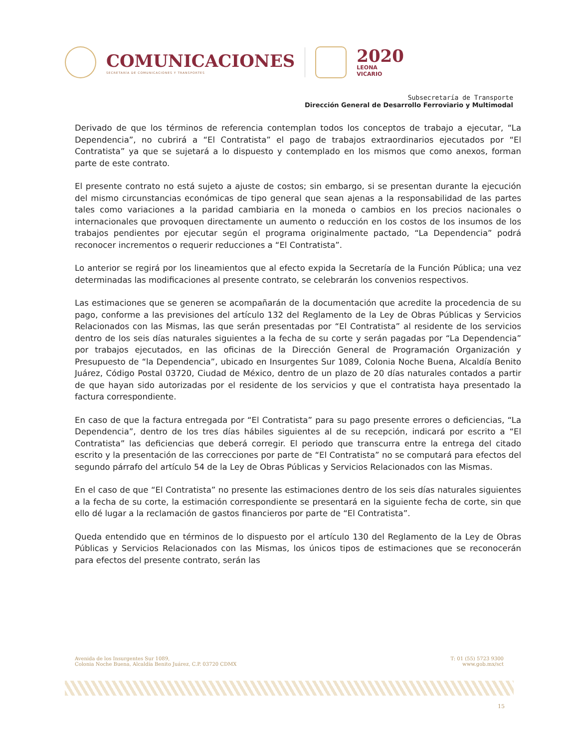COMUNICACIONES
SECRETARÍA DE COMUNICACIONES Y TRANSPORTES
2020
LEONA VICARIO
Subsecretaría de Transporte
Dirección General de Desarrollo Ferroviario y Multimodal
Derivado de que los términos de referencia contemplan todos los conceptos de trabajo a ejecutar, “La Dependencia”, no cubrirá a “El Contratista” el pago de trabajos extraordinarios ejecutados por “El Contratista” ya que se sujetará a lo dispuesto y contemplado en los mismos que como anexos, forman parte de este contrato.
El presente contrato no está sujeto a ajuste de costos; sin embargo, si se presentan durante la ejecución del mismo circunstancias económicas de tipo general que sean ajenas a la responsabilidad de las partes tales como variaciones a la paridad cambiaria en la moneda o cambios en los precios nacionales o internacionales que provoquen directamente un aumento o reducción en los costos de los insumos de los trabajos pendientes por ejecutar según el programa originalmente pactado, “La Dependencia” podrá reconocer incrementos o requerir reducciones a “El Contratista”.
Lo anterior se regirá por los lineamientos que al efecto expida la Secretaría de la Función Pública; una vez determinadas las modificaciones al presente contrato, se celebrarán los convenios respectivos.
Las estimaciones que se generen se acompañarán de la documentación que acredite la procedencia de su pago, conforme a las previsiones del artículo 132 del Reglamento de la Ley de Obras Públicas y Servicios Relacionados con las Mismas, las que serán presentadas por “El Contratista” al residente de los servicios dentro de los seis días naturales siguientes a la fecha de su corte y serán pagadas por “La Dependencia” por trabajos ejecutados, en las oficinas de la Dirección General de Programación Organización y Presupuesto de “la Dependencia”, ubicado en Insurgentes Sur 1089, Colonia Noche Buena, Alcaldía Benito Juárez, Código Postal 03720, Ciudad de México, dentro de un plazo de 20 días naturales contados a partir de que hayan sido autorizadas por el residente de los servicios y que el contratista haya presentado la factura correspondiente.
En caso de que la factura entregada por “El Contratista” para su pago presente errores o deficiencias, “La Dependencia”, dentro de los tres días hábiles siguientes al de su recepción, indicará por escrito a “El Contratista” las deficiencias que deberá corregir. El periodo que transcurra entre la entrega del citado escrito y la presentación de las correcciones por parte de “El Contratista” no se computará para efectos del segundo párrafo del artículo 54 de la Ley de Obras Públicas y Servicios Relacionados con las Mismas.
En el caso de que “El Contratista” no presente las estimaciones dentro de los seis días naturales siguientes a la fecha de su corte, la estimación correspondiente se presentará en la siguiente fecha de corte, sin que ello dé lugar a la reclamación de gastos financieros por parte de “El Contratista”.
Queda entendido que en términos de lo dispuesto por el artículo 130 del Reglamento de la Ley de Obras Públicas y Servicios Relacionados con las Mismas, los únicos tipos de estimaciones que se reconocerán para efectos del presente contrato, serán las
Avenida de los Insurgentes Sur 1089,
Colonia Noche Buena, Alcaldía Benito Juárez, C.P. 03720 CDMX
T: 01 (55) 5723 9300
www.gob.mx/sct
15